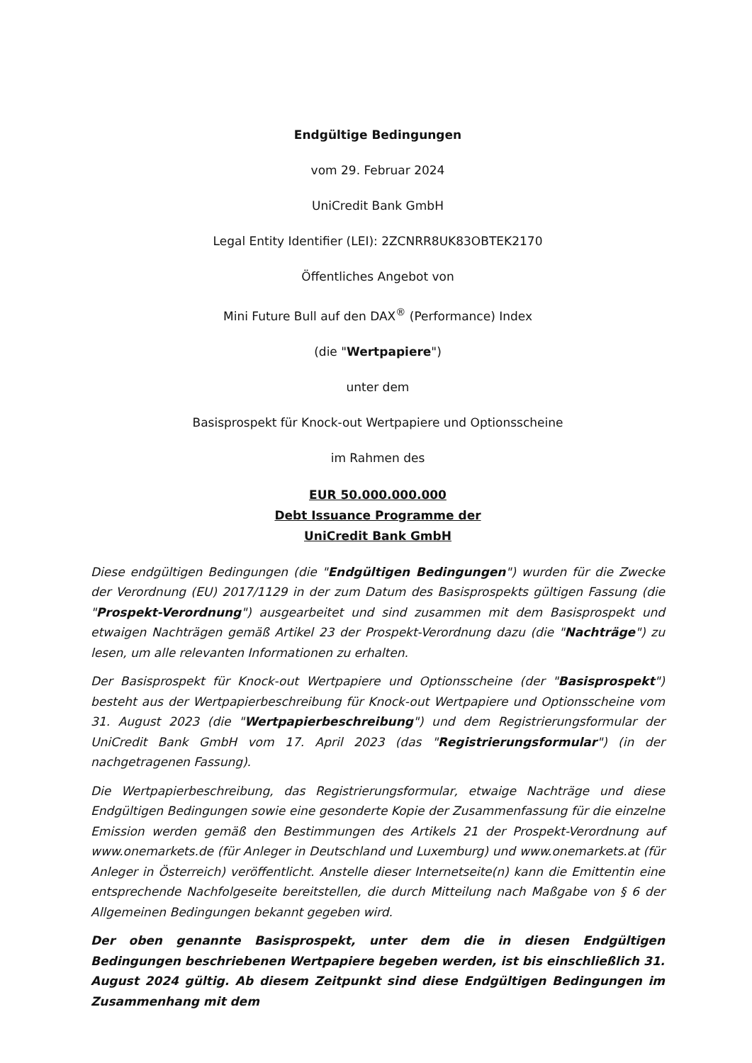Endgültige Bedingungen
vom 29. Februar 2024
UniCredit Bank GmbH
Legal Entity Identifier (LEI): 2ZCNRR8UK83OBTEK2170
Öffentliches Angebot von
Mini Future Bull auf den DAX<sup>®</sup> (Performance) Index
(die "Wertpapiere")
unter dem
Basisprospekt für Knock-out Wertpapiere und Optionsscheine
im Rahmen des
EUR 50.000.000.000
Debt Issuance Programme der
UniCredit Bank GmbH
Diese endgültigen Bedingungen (die "Endgültigen Bedingungen") wurden für die Zwecke der Verordnung (EU) 2017/1129 in der zum Datum des Basisprospekts gültigen Fassung (die "Prospekt-Verordnung") ausgearbeitet und sind zusammen mit dem Basisprospekt und etwaigen Nachträgen gemäß Artikel 23 der Prospekt-Verordnung dazu (die "Nachträge") zu lesen, um alle relevanten Informationen zu erhalten.
Der Basisprospekt für Knock-out Wertpapiere und Optionsscheine (der "Basisprospekt") besteht aus der Wertpapierbeschreibung für Knock-out Wertpapiere und Optionsscheine vom 31. August 2023 (die "Wertpapierbeschreibung") und dem Registrierungsformular der UniCredit Bank GmbH vom 17. April 2023 (das "Registrierungsformular") (in der nachgetragenen Fassung).
Die Wertpapierbeschreibung, das Registrierungsformular, etwaige Nachträge und diese Endgültigen Bedingungen sowie eine gesonderte Kopie der Zusammenfassung für die einzelne Emission werden gemäß den Bestimmungen des Artikels 21 der Prospekt-Verordnung auf www.onemarkets.de (für Anleger in Deutschland und Luxemburg) und www.onemarkets.at (für Anleger in Österreich) veröffentlicht. Anstelle dieser Internetseite(n) kann die Emittentin eine entsprechende Nachfolgeseite bereitstellen, die durch Mitteilung nach Maßgabe von § 6 der Allgemeinen Bedingungen bekannt gegeben wird.
Der oben genannte Basisprospekt, unter dem die in diesen Endgültigen Bedingungen beschriebenen Wertpapiere begeben werden, ist bis einschließlich 31. August 2024 gültig. Ab diesem Zeitpunkt sind diese Endgültigen Bedingungen im Zusammenhang mit dem